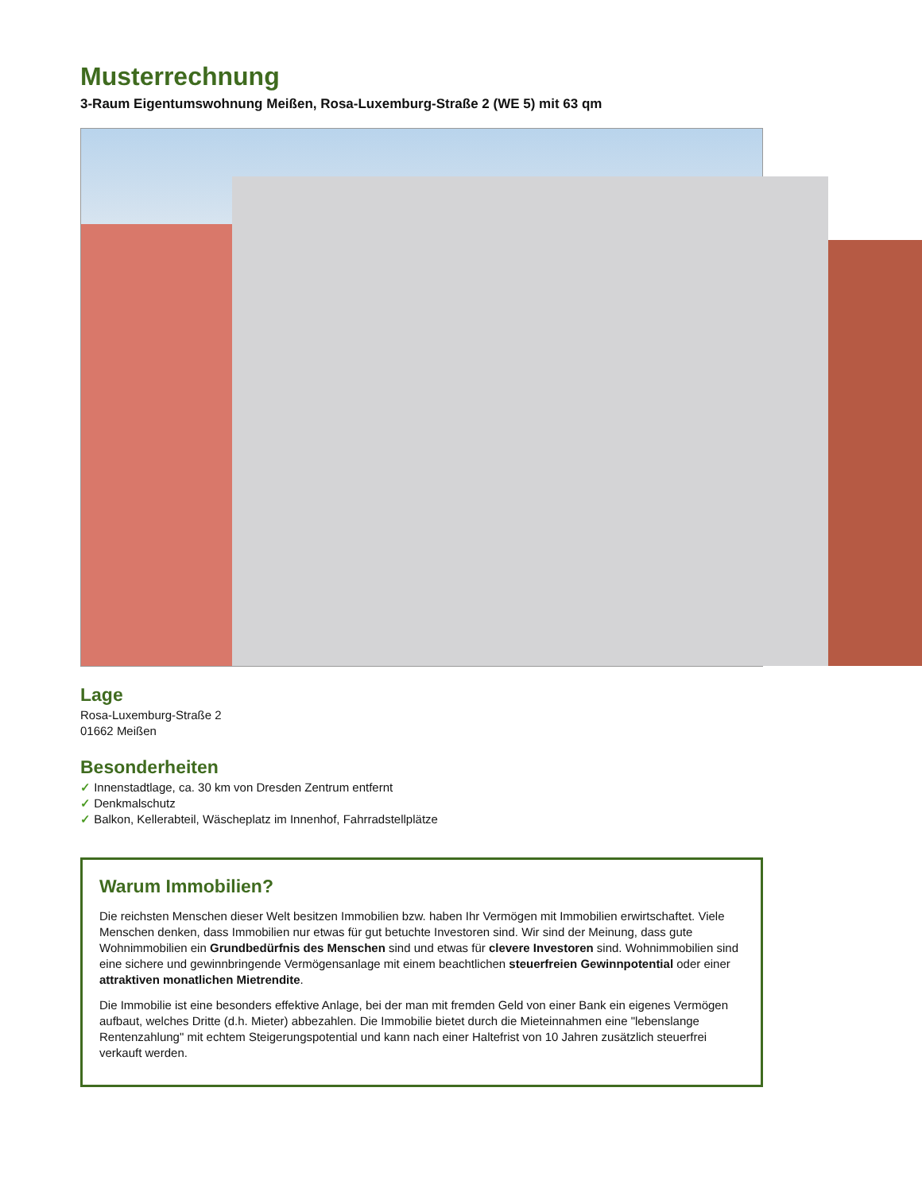Musterrechnung
3-Raum Eigentumswohnung Meißen, Rosa-Luxemburg-Straße 2 (WE 5) mit 63 qm
Lage
Rosa-Luxemburg-Straße 2
01662 Meißen
Besonderheiten
✓ Innenstadtlage, ca. 30 km von Dresden Zentrum entfernt
✓ Denkmalschutz
✓ Balkon, Kellerabteil, Wäscheplatz im Innenhof, Fahrradstellplätze
Warum Immobilien?
Die reichsten Menschen dieser Welt besitzen Immobilien bzw. haben Ihr Vermögen mit Immobilien erwirtschaftet. Viele Menschen denken, dass Immobilien nur etwas für gut betuchte Investoren sind. Wir sind der Meinung, dass gute Wohnimmobilien ein Grundbedürfnis des Menschen sind und etwas für clevere Investoren sind. Wohnimmobilien sind eine sichere und gewinnbringende Vermögensanlage mit einem beachtlichen steuerfreien Gewinnpotential oder einer attraktiven monatlichen Mietrendite.
Die Immobilie ist eine besonders effektive Anlage, bei der man mit fremden Geld von einer Bank ein eigenes Vermögen aufbaut, welches Dritte (d.h. Mieter) abbezahlen. Die Immobilie bietet durch die Mieteinnahmen eine "lebenslange Rentenzahlung" mit echtem Steigerungspotential und kann nach einer Haltefrist von 10 Jahren zusätzlich steuerfrei verkauft werden.